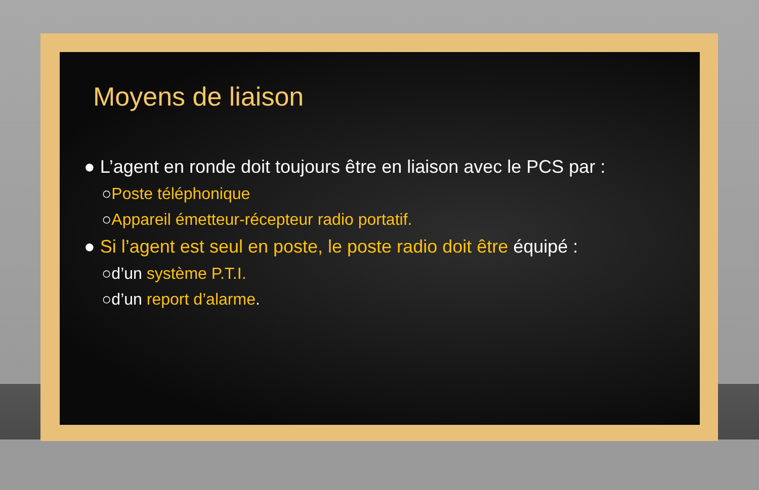Moyens de liaison
● L’agent en ronde doit toujours être en liaison avec le PCS par :
○Poste téléphonique
○Appareil émetteur-récepteur radio portatif.
● Si l’agent est seul en poste, le poste radio doit être équipé :
○d’un système P.T.I.
○d’un report d’alarme.